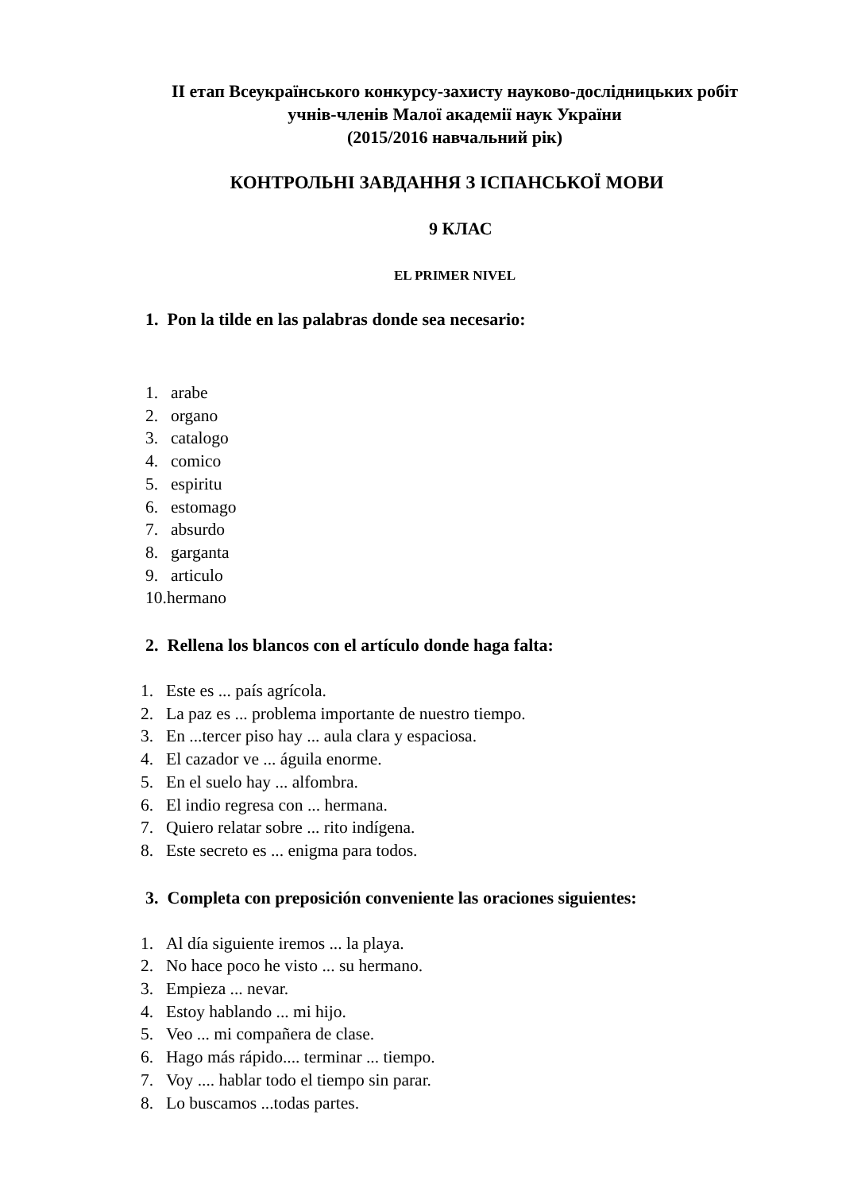ІІ етап Всеукраїнського конкурсу-захисту науково-дослідницьких робіт
учнів-членів Малої академії наук України
(2015/2016 навчальний рік)
КОНТРОЛЬНІ ЗАВДАННЯ З ІСПАНСЬКОЇ МОВИ
9 КЛАС
EL PRIMER NIVEL
1. Pon la tilde en las palabras donde sea necesario:
1. arabe
2. organo
3. catalogo
4. comico
5. espiritu
6. estomago
7. absurdo
8. garganta
9. articulo
10. hermano
2. Rellena los blancos con el artículo donde haga falta:
1. Este es ... país agrícola.
2. La paz es ... problema importante de nuestro tiempo.
3. En ...tercer piso hay ... aula clara y espaciosa.
4. El cazador ve ... águila enorme.
5. En el suelo hay ... alfombra.
6. El indio regresa con ... hermana.
7. Quiero relatar sobre ... rito indígena.
8. Este secreto es ... enigma para todos.
3. Completa con preposición conveniente las oraciones siguientes:
1. Al día siguiente iremos ... la playa.
2. No hace poco he visto ... su hermano.
3. Empieza ... nevar.
4. Estoy hablando ... mi hijo.
5. Veo ... mi compañera de clase.
6. Hago más rápido.... terminar ... tiempo.
7. Voy .... hablar todo el tiempo sin parar.
8. Lo buscamos ...todas partes.